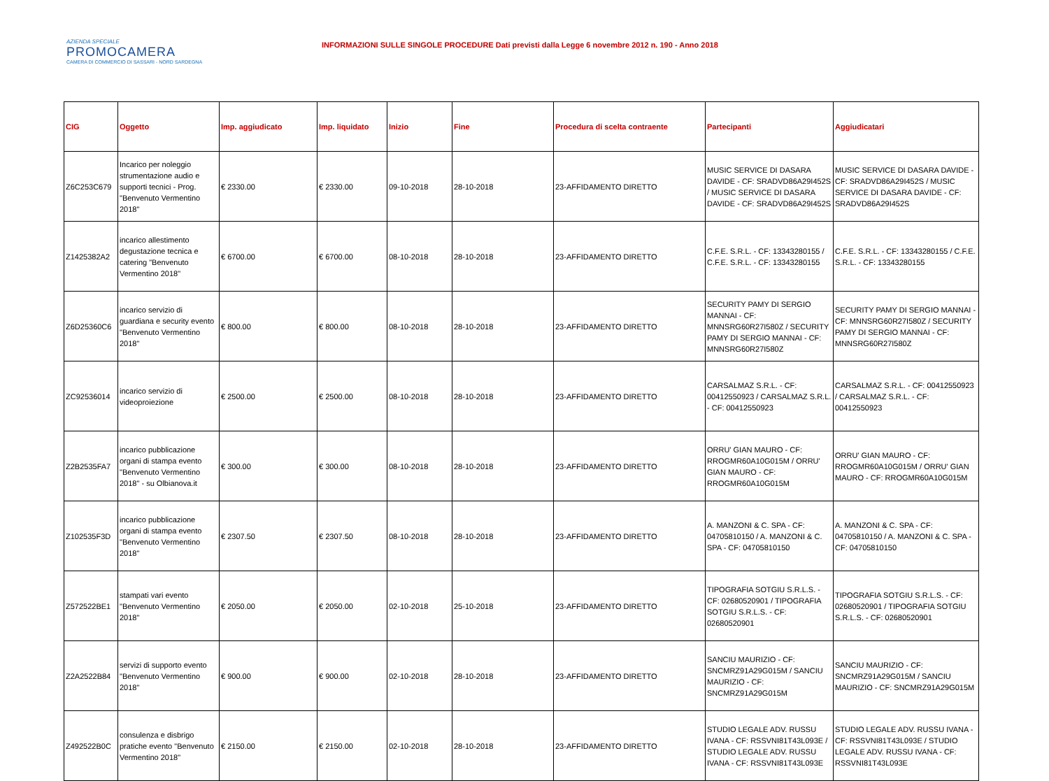AZIENDA SPECIALE
PROMOCAMERA
CAMERA DI COMMERCIO DI SASSARI - NORD SARDEGNA
INFORMAZIONI SULLE SINGOLE PROCEDURE Dati previsti dalla Legge 6 novembre 2012 n. 190 - Anno 2018
| CIG | Oggetto | Imp. aggiudicato | Imp. liquidato | Inizio | Fine | Procedura di scelta contraente | Partecipanti | Aggiudicatari |
| --- | --- | --- | --- | --- | --- | --- | --- | --- |
| Z6C253C679 | Incarico per noleggio strumentazione audio e supporti tecnici - Prog. "Benvenuto Vermentino 2018" | € 2330.00 | € 2330.00 | 09-10-2018 | 28-10-2018 | 23-AFFIDAMENTO DIRETTO | MUSIC SERVICE DI DASARA DAVIDE - CF: SRADVD86A29I452S / MUSIC SERVICE DI DASARA DAVIDE - CF: SRADVD86A29I452S | MUSIC SERVICE DI DASARA DAVIDE - CF: SRADVD86A29I452S / MUSIC SERVICE DI DASARA DAVIDE - CF: SRADVD86A29I452S |
| Z1425382A2 | incarico allestimento degustazione tecnica e catering "Benvenuto Vermentino 2018" | € 6700.00 | € 6700.00 | 08-10-2018 | 28-10-2018 | 23-AFFIDAMENTO DIRETTO | C.F.E. S.R.L. - CF: 13343280155 / C.F.E. S.R.L. - CF: 13343280155 | C.F.E. S.R.L. - CF: 13343280155 / C.F.E. S.R.L. - CF: 13343280155 |
| Z6D25360C6 | incarico servizio di guardiana e security evento "Benvenuto Vermentino 2018" | € 800.00 | € 800.00 | 08-10-2018 | 28-10-2018 | 23-AFFIDAMENTO DIRETTO | SECURITY PAMY DI SERGIO MANNAI - CF: MNNSRG60R27I580Z / SECURITY PAMY DI SERGIO MANNAI - CF: MNNSRG60R27I580Z | SECURITY PAMY DI SERGIO MANNAI - CF: MNNSRG60R27I580Z / SECURITY PAMY DI SERGIO MANNAI - CF: MNNSRG60R27I580Z |
| ZC92536014 | incarico servizio di videoproiezione | € 2500.00 | € 2500.00 | 08-10-2018 | 28-10-2018 | 23-AFFIDAMENTO DIRETTO | CARSALMAZ S.R.L. - CF: 00412550923 / CARSALMAZ S.R.L. - CF: 00412550923 | CARSALMAZ S.R.L. - CF: 00412550923 / CARSALMAZ S.R.L. - CF: 00412550923 |
| Z2B2535FA7 | incarico pubblicazione organi di stampa evento "Benvenuto Vermentino 2018" - su Olbianova.it | € 300.00 | € 300.00 | 08-10-2018 | 28-10-2018 | 23-AFFIDAMENTO DIRETTO | ORRU' GIAN MAURO - CF: RROGMR60A10G015M / ORRU' GIAN MAURO - CF: RROGMR60A10G015M | ORRU' GIAN MAURO - CF: RROGMR60A10G015M / ORRU' GIAN MAURO - CF: RROGMR60A10G015M |
| Z102535F3D | incarico pubblicazione organi di stampa evento "Benvenuto Vermentino 2018" | € 2307.50 | € 2307.50 | 08-10-2018 | 28-10-2018 | 23-AFFIDAMENTO DIRETTO | A. MANZONI & C. SPA - CF: 04705810150 / A. MANZONI & C. SPA - CF: 04705810150 | A. MANZONI & C. SPA - CF: 04705810150 / A. MANZONI & C. SPA - CF: 04705810150 |
| Z572522BE1 | stampati vari evento "Benvenuto Vermentino 2018" | € 2050.00 | € 2050.00 | 02-10-2018 | 25-10-2018 | 23-AFFIDAMENTO DIRETTO | TIPOGRAFIA SOTGIU S.R.L.S. - CF: 02680520901 / TIPOGRAFIA SOTGIU S.R.L.S. - CF: 02680520901 | TIPOGRAFIA SOTGIU S.R.L.S. - CF: 02680520901 / TIPOGRAFIA SOTGIU S.R.L.S. - CF: 02680520901 |
| Z2A2522B84 | servizi di supporto evento "Benvenuto Vermentino 2018" | € 900.00 | € 900.00 | 02-10-2018 | 28-10-2018 | 23-AFFIDAMENTO DIRETTO | SANCIU MAURIZIO - CF: SNCMRZ91A29G015M / SANCIU MAURIZIO - CF: SNCMRZ91A29G015M | SANCIU MAURIZIO - CF: SNCMRZ91A29G015M / SANCIU MAURIZIO - CF: SNCMRZ91A29G015M |
| Z492522B0C | consulenza e disbrigo pratiche evento "Benvenuto Vermentino 2018" | € 2150.00 | € 2150.00 | 02-10-2018 | 28-10-2018 | 23-AFFIDAMENTO DIRETTO | STUDIO LEGALE ADV. RUSSU IVANA - CF: RSSVNI81T43L093E / STUDIO LEGALE ADV. RUSSU IVANA - CF: RSSVNI81T43L093E | STUDIO LEGALE ADV. RUSSU IVANA - CF: RSSVNI81T43L093E / STUDIO LEGALE ADV. RUSSU IVANA - CF: RSSVNI81T43L093E |